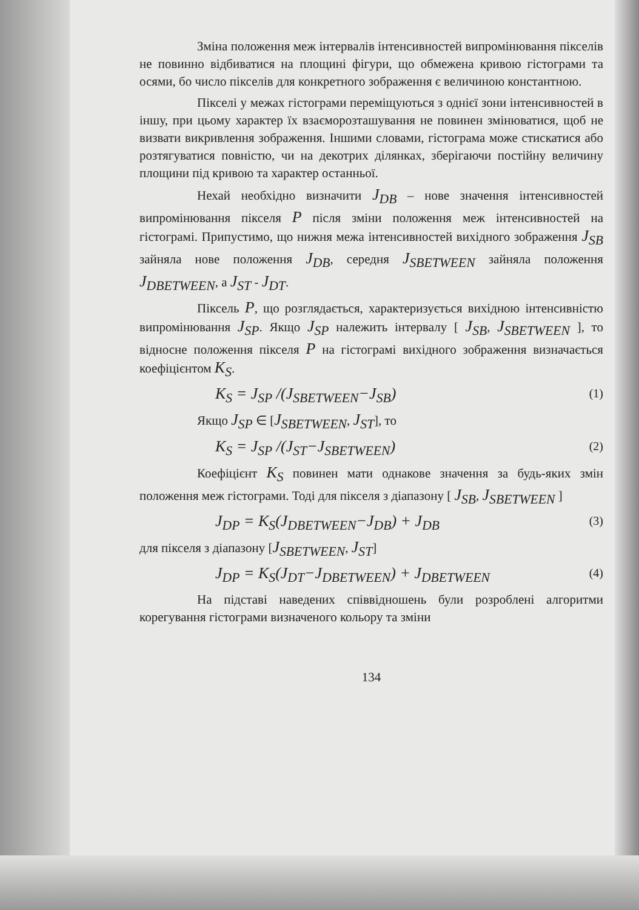Зміна положення меж інтервалів інтенсивностей випромінювання пікселів не повинно відбиватися на площині фігури, що обмежена кривою гістограми та осями, бо число пікселів для конкретного зображення є величиною константною.
Пікселі у межах гістограми переміщуються з однієї зони інтенсивностей в іншу, при цьому характер їх взаєморозташування не повинен змінюватися, щоб не визвати викривлення зображення. Іншими словами, гістограма може стискатися або розтягуватися повністю, чи на декотрих ділянках, зберігаючи постійну величину площини під кривою та характер останньої.
Нехай необхідно визначити J<sub>DB</sub> – нове значення інтенсивностей випромінювання пікселя P після зміни положення меж інтенсивностей на гістограмі. Припустимо, що нижня межа інтенсивностей вихідного зображення J<sub>SB</sub> зайняла нове положення J<sub>DB</sub>, середня J<sub>SBETWEEN</sub> зайняла положення J<sub>DBETWEEN</sub>, а J<sub>ST</sub> - J<sub>DT</sub>.
Піксель P, що розглядається, характеризується вихідною інтенсивністю випромінювання J<sub>SP</sub>. Якщо J<sub>SP</sub> належить інтервалу [ J<sub>SB</sub>, J<sub>SBETWEEN</sub> ], то відносне положення пікселя P на гістограмі вихідного зображення визначається коефіцієнтом K<sub>S</sub>.
K<sub>S</sub> = J<sub>SP</sub> /(J<sub>SBETWEEN</sub>−J<sub>SB</sub>) (1)
Якщо J<sub>SP</sub> ∈ [J<sub>SBETWEEN</sub>, J<sub>ST</sub>], то
K<sub>S</sub> = J<sub>SP</sub> /(J<sub>ST</sub>−J<sub>SBETWEEN</sub>) (2)
Коефіцієнт K<sub>S</sub> повинен мати однакове значення за будь-яких змін положення меж гістограми. Тоді для пікселя з діапазону [ J<sub>SB</sub>, J<sub>SBETWEEN</sub> ]
J<sub>DP</sub> = K<sub>S</sub>(J<sub>DBETWEEN</sub>−J<sub>DB</sub>) + J<sub>DB</sub> (3)
для пікселя з діапазону [J<sub>SBETWEEN</sub>, J<sub>ST</sub>]
J<sub>DP</sub> = K<sub>S</sub>(J<sub>DT</sub>−J<sub>DBETWEEN</sub>) + J<sub>DBETWEEN</sub> (4)
На підставі наведених співвідношень були розроблені алгоритми корегування гістограми визначеного кольору та зміни
134